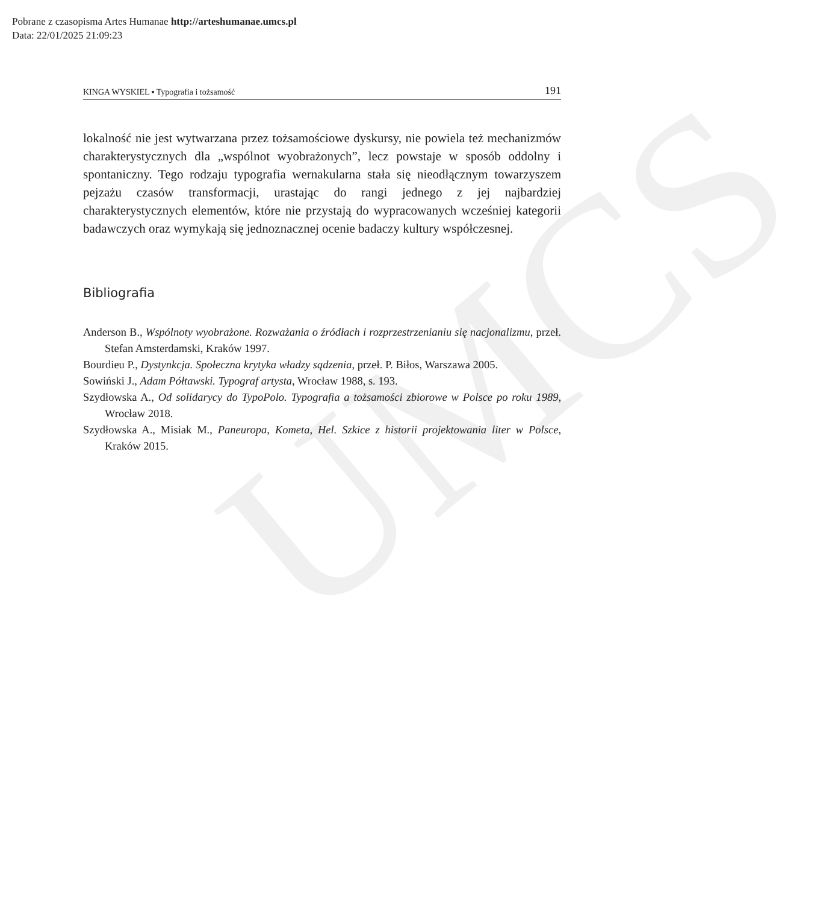UMCS
Pobrane z czasopisma Artes Humanae http://arteshumanae.umcs.pl
Data: 22/01/2025 21:09:23
KINGA WYSKIEL ▪ Typografia i tożsamość 191
lokalność nie jest wytwarzana przez tożsamościowe dyskursy, nie powiela też mechanizmów charakterystycznych dla „wspólnot wyobrażonych”, lecz powstaje w sposób oddolny i spontaniczny. Tego rodzaju typografia wernakularna stała się nieodłącznym towarzyszem pejzażu czasów transformacji, urastając do rangi jednego z jej najbardziej charakterystycznych elementów, które nie przystają do wypracowanych wcześniej kategorii badawczych oraz wymykają się jednoznacznej ocenie badaczy kultury współczesnej.
Bibliografia
Anderson B., Wspólnoty wyobrażone. Rozważania o źródłach i rozprzestrzenianiu się nacjonalizmu, przeł. Stefan Amsterdamski, Kraków 1997.
Bourdieu P., Dystynkcja. Społeczna krytyka władzy sądzenia, przeł. P. Biłos, Warszawa 2005.
Sowiński J., Adam Półtawski. Typograf artysta, Wrocław 1988, s. 193.
Szydłowska A., Od solidarycy do TypoPolo. Typografia a tożsamości zbiorowe w Polsce po roku 1989, Wrocław 2018.
Szydłowska A., Misiak M., Paneuropa, Kometa, Hel. Szkice z historii projektowania liter w Polsce, Kraków 2015.